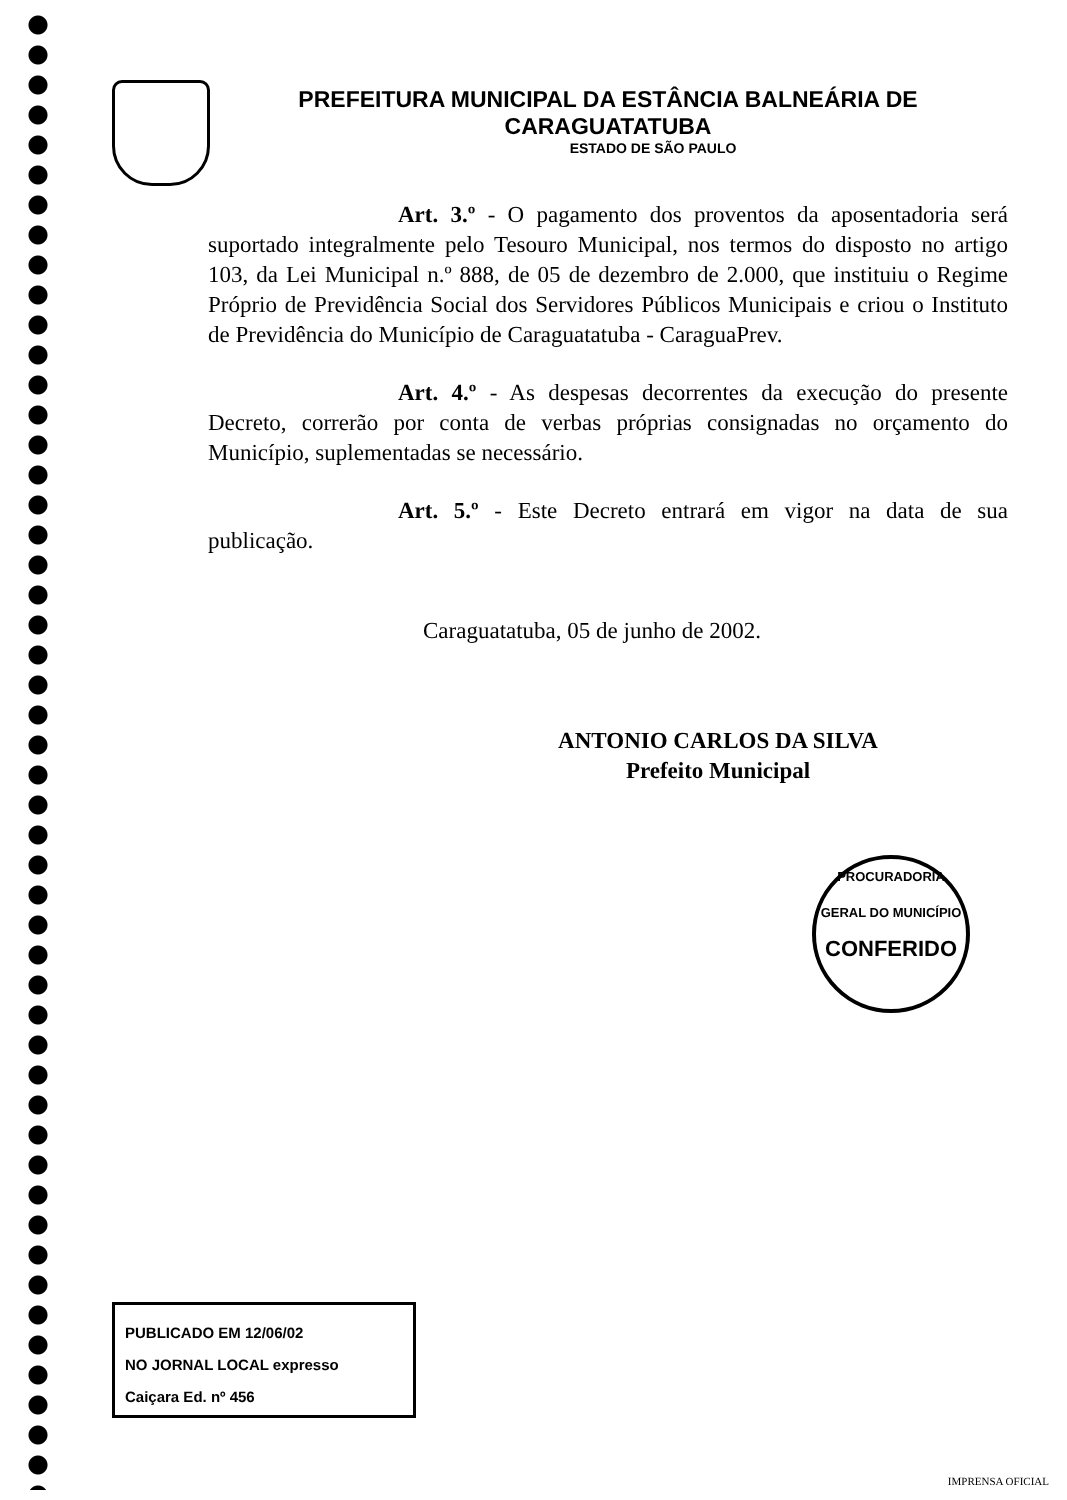PREFEITURA MUNICIPAL DA ESTÂNCIA BALNEÁRIA DE CARAGUATATUBA
ESTADO DE SÃO PAULO
Art. 3.º - O pagamento dos proventos da aposentadoria será suportado integralmente pelo Tesouro Municipal, nos termos do disposto no artigo 103, da Lei Municipal n.º 888, de 05 de dezembro de 2.000, que instituiu o Regime Próprio de Previdência Social dos Servidores Públicos Municipais e criou o Instituto de Previdência do Município de Caraguatatuba - CaraguaPrev.
Art. 4.º - As despesas decorrentes da execução do presente Decreto, correrão por conta de verbas próprias consignadas no orçamento do Município, suplementadas se necessário.
Art. 5.º - Este Decreto entrará em vigor na data de sua publicação.
Caraguatatuba, 05 de junho de 2002.
ANTONIO CARLOS DA SILVA
Prefeito Municipal
PROCURADORIA GERAL DO MUNICÍPIO
CONFERIDO
PUBLICADO EM 12/06/02
NO JORNAL LOCAL expresso
Caiçara Ed. nº 456
IMPRENSA OFICIAL